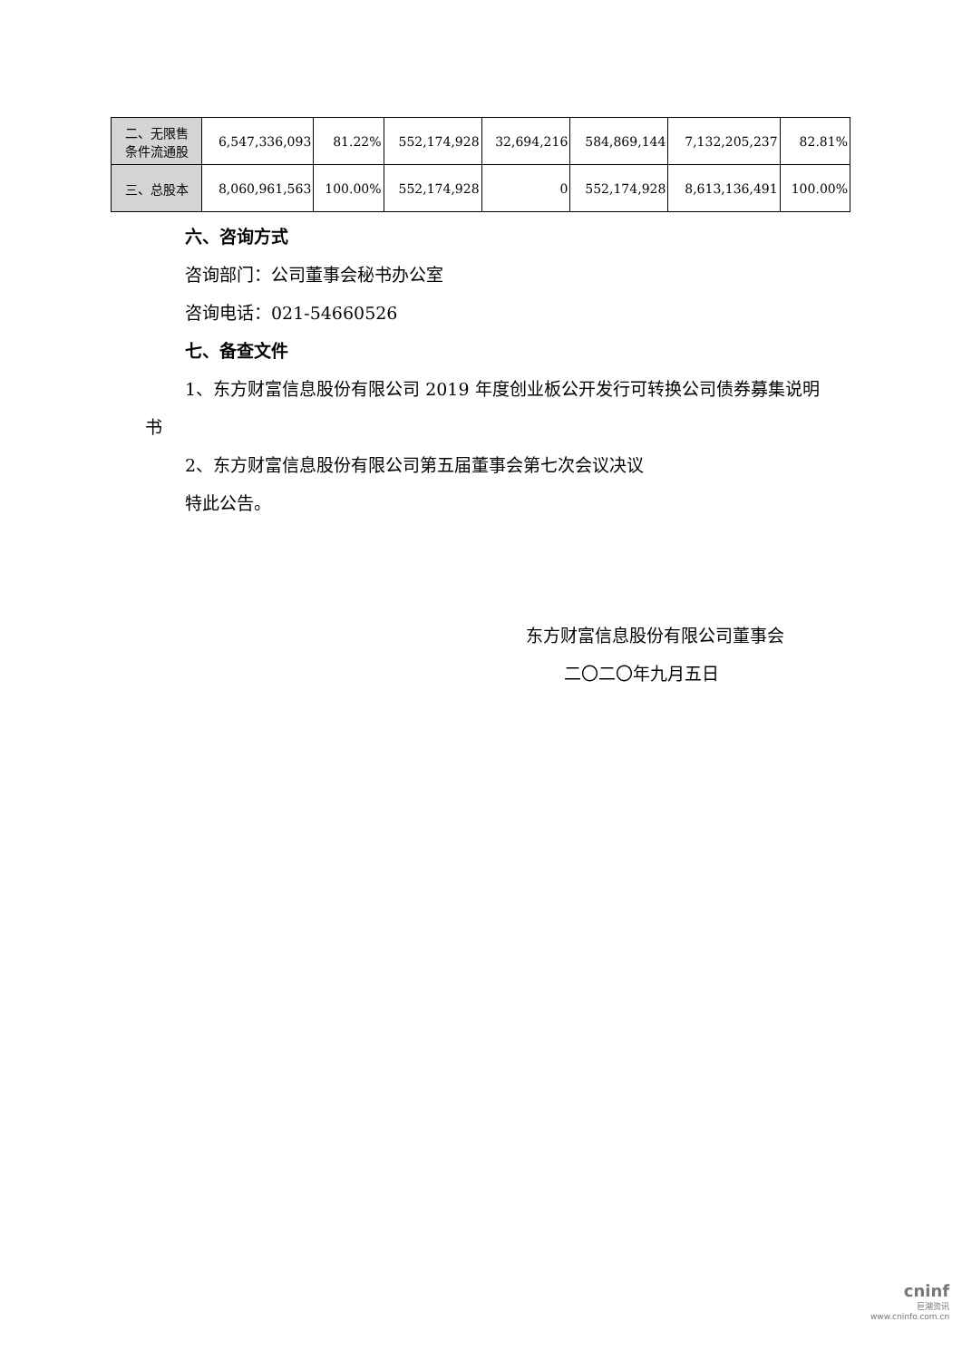| 二、无限售 条件流通股 | 6,547,336,093 | 81.22% | 552,174,928 | 32,694,216 | 584,869,144 | 7,132,205,237 | 82.81% |
| 三、总股本 | 8,060,961,563 | 100.00% | 552,174,928 | 0 | 552,174,928 | 8,613,136,491 | 100.00% |
六、咨询方式
咨询部门：公司董事会秘书办公室
咨询电话：021-54660526
七、备查文件
1、东方财富信息股份有限公司 2019 年度创业板公开发行可转换公司债券募集说明书
2、东方财富信息股份有限公司第五届董事会第七次会议决议
特此公告。
东方财富信息股份有限公司董事会
二〇二〇年九月五日
cninf
巨潮资讯
www.cninfo.com.cn